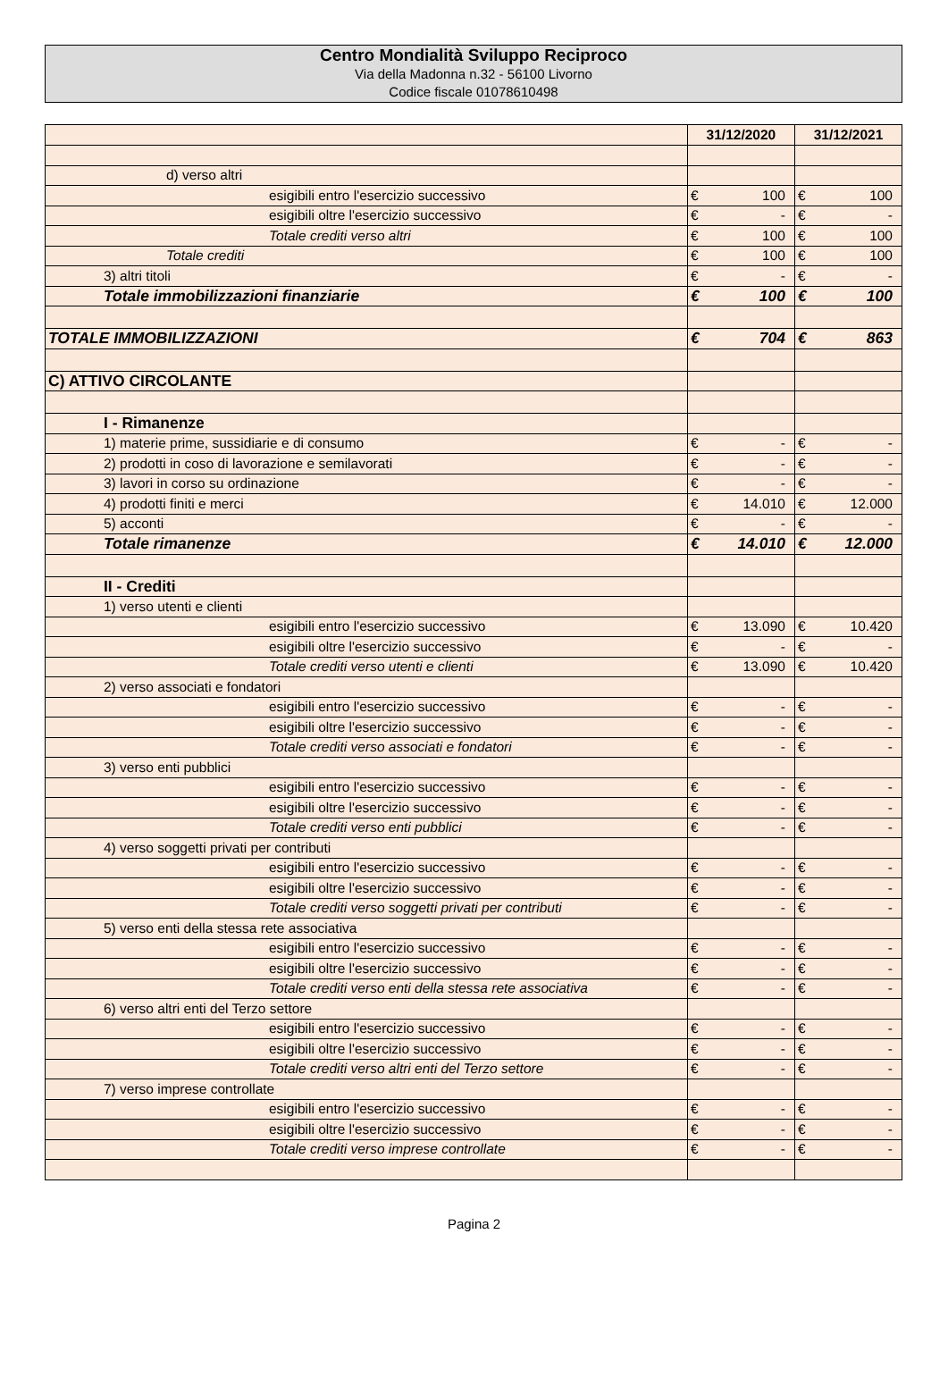Centro Mondialità Sviluppo Reciproco
Via della Madonna n.32 - 56100 Livorno
Codice fiscale 01078610498
| | 31/12/2020 | | 31/12/2021 | |
| --- | --- | --- | --- | --- |
| d) verso altri | | | | |
| esigibili entro l'esercizio successivo | € | 100 | € | 100 |
| esigibili oltre l'esercizio successivo | € | - | € | - |
| Totale crediti verso altri | € | 100 | € | 100 |
| Totale crediti | € | 100 | € | 100 |
| 3) altri titoli | € | - | € | - |
| Totale immobilizzazioni finanziarie | € | 100 | € | 100 |
| TOTALE IMMOBILIZZAZIONI | € | 704 | € | 863 |
| C) ATTIVO CIRCOLANTE | | | | |
| I - Rimanenze | | | | |
| 1) materie prime, sussidiarie e di consumo | € | - | € | - |
| 2) prodotti in coso di lavorazione e semilavorati | € | - | € | - |
| 3) lavori in corso su ordinazione | € | - | € | - |
| 4) prodotti finiti e merci | € | 14.010 | € | 12.000 |
| 5) acconti | € | - | € | - |
| Totale rimanenze | € | 14.010 | € | 12.000 |
| II - Crediti | | | | |
| 1) verso utenti e clienti | | | | |
| esigibili entro l'esercizio successivo | € | 13.090 | € | 10.420 |
| esigibili oltre l'esercizio successivo | € | - | € | - |
| Totale crediti verso utenti e clienti | € | 13.090 | € | 10.420 |
| 2) verso associati e fondatori | | | | |
| esigibili entro l'esercizio successivo | € | - | € | - |
| esigibili oltre l'esercizio successivo | € | - | € | - |
| Totale crediti verso associati e fondatori | € | - | € | - |
| 3) verso enti pubblici | | | | |
| esigibili entro l'esercizio successivo | € | - | € | - |
| esigibili oltre l'esercizio successivo | € | - | € | - |
| Totale crediti verso enti pubblici | € | - | € | - |
| 4) verso soggetti privati per contributi | | | | |
| esigibili entro l'esercizio successivo | € | - | € | - |
| esigibili oltre l'esercizio successivo | € | - | € | - |
| Totale crediti verso soggetti privati per contributi | € | - | € | - |
| 5) verso enti della stessa rete associativa | | | | |
| esigibili entro l'esercizio successivo | € | - | € | - |
| esigibili oltre l'esercizio successivo | € | - | € | - |
| Totale crediti verso enti della stessa rete associativa | € | - | € | - |
| 6) verso altri enti del Terzo settore | | | | |
| esigibili entro l'esercizio successivo | € | - | € | - |
| esigibili oltre l'esercizio successivo | € | - | € | - |
| Totale crediti verso altri enti del Terzo settore | € | - | € | - |
| 7) verso imprese controllate | | | | |
| esigibili entro l'esercizio successivo | € | - | € | - |
| esigibili oltre l'esercizio successivo | € | - | € | - |
| Totale crediti verso imprese controllate | € | - | € | - |
Pagina 2